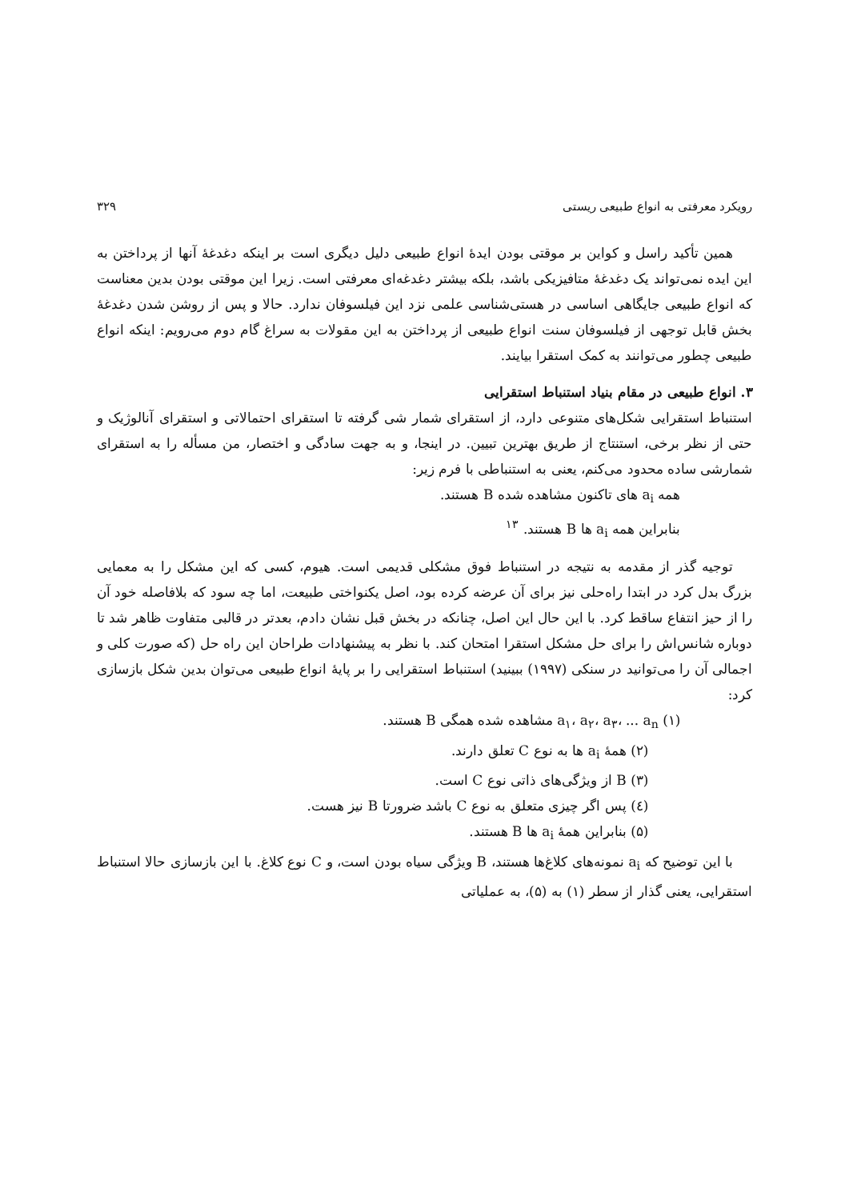رویکرد معرفتی به انواع طبیعی ریستی ۳۲۹
همین تأکید راسل و کواین بر موقتی بودن ایدهٔ انواع طبیعی دلیل دیگری است بر اینکه دغدغهٔ آنها از پرداختن به این ایده نمی‌تواند یک دغدغهٔ متافیزیکی باشد، بلکه بیشتر دغدغه‌ای معرفتی است. زیرا این موقتی بودن بدین معناست که انواع طبیعی جایگاهی اساسی در هستی‌شناسی علمی نزد این فیلسوفان ندارد. حالا و پس از روشن شدن دغدغهٔ بخش قابل توجهی از فیلسوفان سنت انواع طبیعی از پرداختن به این مقولات به سراغ گام دوم می‌رویم: اینکه انواع طبیعی چطور می‌توانند به کمک استقرا بیایند.
۳. انواع طبیعی در مقام بنیاد استنباط استقرایی
استنباط استقرایی شکل‌های متنوعی دارد، از استقرای شمار شی گرفته تا استقرای احتمالاتی و استقرای آنالوژیک و حتی از نظر برخی، استنتاج از طریق بهترین تبیین. در اینجا، و به جهت سادگی و اختصار، من مسأله را به استقرای شمارشی ساده محدود می‌کنم، یعنی به استنباطی با فرم زیر:
همه a<sub>i</sub> های تاکنون مشاهده شده B هستند.
بنابراین همه a<sub>i</sub> ها B هستند. <sup>۱۳</sup>
توجیه گذر از مقدمه به نتیجه در استنباط فوق مشکلی قدیمی است. هیوم، کسی که این مشکل را به معمایی بزرگ بدل کرد در ابتدا راه‌حلی نیز برای آن عرضه کرده بود، اصل یکنواختی طبیعت، اما چه سود که بلافاصله خود آن را از حیز انتفاع ساقط کرد. با این حال این اصل، چنانکه در بخش قبل نشان دادم، بعدتر در قالبی متفاوت ظاهر شد تا دوباره شانس‌اش را برای حل مشکل استقرا امتحان کند. با نظر به پیشنهادات طراحان این راه حل (که صورت کلی و اجمالی آن را می‌توانید در سنکی (۱۹۹۷) ببینید) استنباط استقرایی را بر پایهٔ انواع طبیعی می‌توان بدین شکل بازسازی کرد:
(۱) a<sub>۱</sub>، a<sub>۲</sub>، a<sub>۳</sub>، ... a<sub>n</sub> مشاهده شده همگی B هستند.
(۲) همهٔ a<sub>i</sub> ها به نوع C تعلق دارند.
(۳) B از ویژگی‌های ذاتی نوع C است.
(٤) پس اگر چیزی متعلق به نوع C باشد ضرورتا B نیز هست.
(۵) بنابراین همهٔ a<sub>i</sub> ها B هستند.
با این توضیح که a<sub>i</sub> نمونه‌های کلاغ‌ها هستند، B ویژگی سیاه بودن است، و C نوع کلاغ. با این بازسازی حالا استنباط استقرایی، یعنی گذار از سطر (۱) به (۵)، به عملیاتی